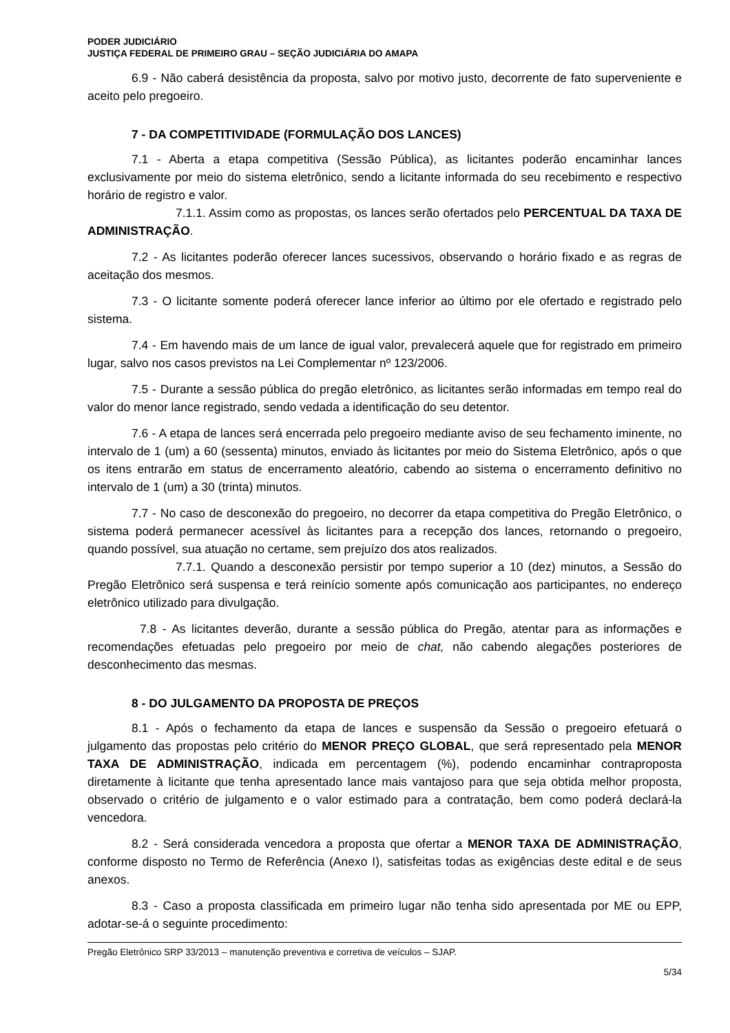PODER JUDICIÁRIO
JUSTIÇA FEDERAL DE PRIMEIRO GRAU – SEÇÃO JUDICIÁRIA DO AMAPA
6.9 - Não caberá desistência da proposta, salvo por motivo justo, decorrente de fato superveniente e aceito pelo pregoeiro.
7 - DA COMPETITIVIDADE (FORMULAÇÃO DOS LANCES)
7.1 - Aberta a etapa competitiva (Sessão Pública), as licitantes poderão encaminhar lances exclusivamente por meio do sistema eletrônico, sendo a licitante informada do seu recebimento e respectivo horário de registro e valor.
7.1.1. Assim como as propostas, os lances serão ofertados pelo PERCENTUAL DA TAXA DE ADMINISTRAÇÃO.
7.2 - As licitantes poderão oferecer lances sucessivos, observando o horário fixado e as regras de aceitação dos mesmos.
7.3 - O licitante somente poderá oferecer lance inferior ao último por ele ofertado e registrado pelo sistema.
7.4 - Em havendo mais de um lance de igual valor, prevalecerá aquele que for registrado em primeiro lugar, salvo nos casos previstos na Lei Complementar nº 123/2006.
7.5 - Durante a sessão pública do pregão eletrônico, as licitantes serão informadas em tempo real do valor do menor lance registrado, sendo vedada a identificação do seu detentor.
7.6 - A etapa de lances será encerrada pelo pregoeiro mediante aviso de seu fechamento iminente, no intervalo de 1 (um) a 60 (sessenta) minutos, enviado às licitantes por meio do Sistema Eletrônico, após o que os itens entrarão em status de encerramento aleatório, cabendo ao sistema o encerramento definitivo no intervalo de 1 (um) a 30 (trinta) minutos.
7.7 - No caso de desconexão do pregoeiro, no decorrer da etapa competitiva do Pregão Eletrônico, o sistema poderá permanecer acessível às licitantes para a recepção dos lances, retornando o pregoeiro, quando possível, sua atuação no certame, sem prejuízo dos atos realizados.
7.7.1. Quando a desconexão persistir por tempo superior a 10 (dez) minutos, a Sessão do Pregão Eletrônico será suspensa e terá reinício somente após comunicação aos participantes, no endereço eletrônico utilizado para divulgação.
7.8 - As licitantes deverão, durante a sessão pública do Pregão, atentar para as informações e recomendações efetuadas pelo pregoeiro por meio de chat, não cabendo alegações posteriores de desconhecimento das mesmas.
8 - DO JULGAMENTO DA PROPOSTA DE PREÇOS
8.1 - Após o fechamento da etapa de lances e suspensão da Sessão o pregoeiro efetuará o julgamento das propostas pelo critério do MENOR PREÇO GLOBAL, que será representado pela MENOR TAXA DE ADMINISTRAÇÃO, indicada em percentagem (%), podendo encaminhar contraproposta diretamente à licitante que tenha apresentado lance mais vantajoso para que seja obtida melhor proposta, observado o critério de julgamento e o valor estimado para a contratação, bem como poderá declará-la vencedora.
8.2 - Será considerada vencedora a proposta que ofertar a MENOR TAXA DE ADMINISTRAÇÃO, conforme disposto no Termo de Referência (Anexo I), satisfeitas todas as exigências deste edital e de seus anexos.
8.3 - Caso a proposta classificada em primeiro lugar não tenha sido apresentada por ME ou EPP, adotar-se-á o seguinte procedimento:
Pregão Eletrônico SRP 33/2013 – manutenção preventiva e corretiva de veículos – SJAP.
5/34